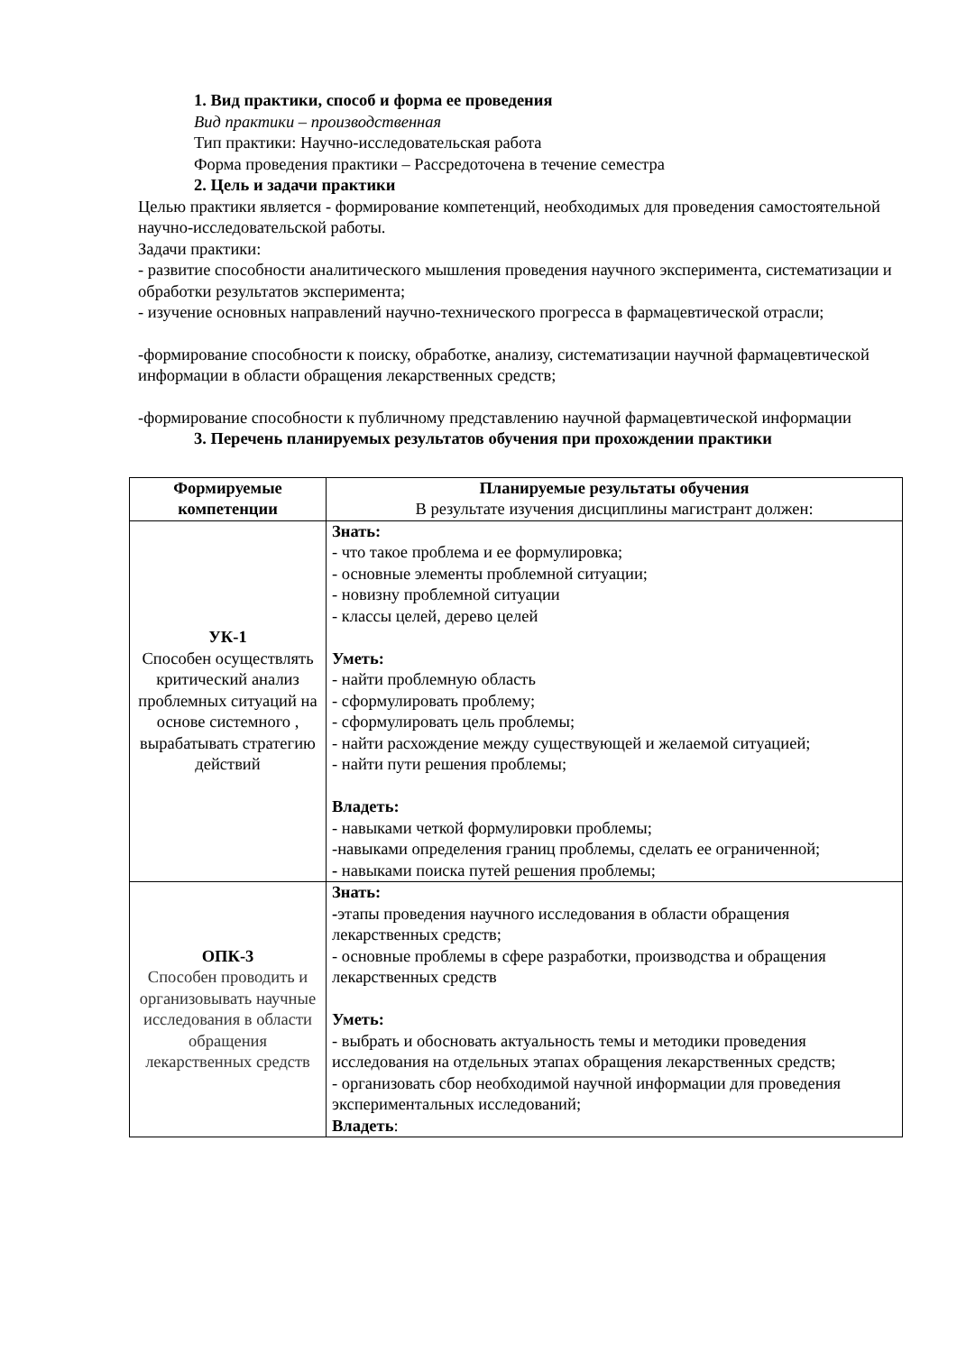1. Вид практики, способ и форма ее проведения
Вид практики – производственная
Тип практики: Научно-исследовательская работа
Форма проведения практики – Рассредоточена в течение семестра
2. Цель и задачи практики
Целью практики является - формирование компетенций, необходимых для проведения самостоятельной научно-исследовательской работы.
Задачи практики:
- развитие способности аналитического мышления проведения научного эксперимента, систематизации и обработки результатов эксперимента;
- изучение основных направлений научно-технического прогресса в фармацевтической отрасли;
-формирование способности к поиску, обработке, анализу, систематизации научной фармацевтической информации в области обращения лекарственных средств;
-формирование способности к публичному представлению научной фармацевтической информации
3. Перечень планируемых результатов обучения при прохождении практики
| Формируемые компетенции | Планируемые результаты обучения В результате изучения дисциплины магистрант должен: |
| --- | --- |
| УК-1 Способен осуществлять критический анализ проблемных ситуаций на основе системного , вырабатывать стратегию действий | Знать: - что такое проблема и ее формулировка; - основные элементы проблемной ситуации; - новизну проблемной ситуации - классы целей, дерево целей Уметь: - найти проблемную область - сформулировать проблему; - сформулировать цель проблемы; - найти расхождение между существующей и желаемой ситуацией; - найти пути решения проблемы; Владеть: - навыками четкой формулировки проблемы; -навыками определения границ проблемы, сделать ее ограниченной; - навыками поиска путей решения проблемы; |
| ОПК-3 Способен проводить и организовывать научные исследования в области обращения лекарственных средств | Знать: - этапы проведения научного исследования в области обращения лекарственных средств; - основные проблемы в сфере разработки, производства и обращения лекарственных средств Уметь: - выбрать и обосновать актуальность темы и методики проведения исследования на отдельных этапах обращения лекарственных средств; - организовать сбор необходимой научной информации для проведения экспериментальных исследований; Владеть : |